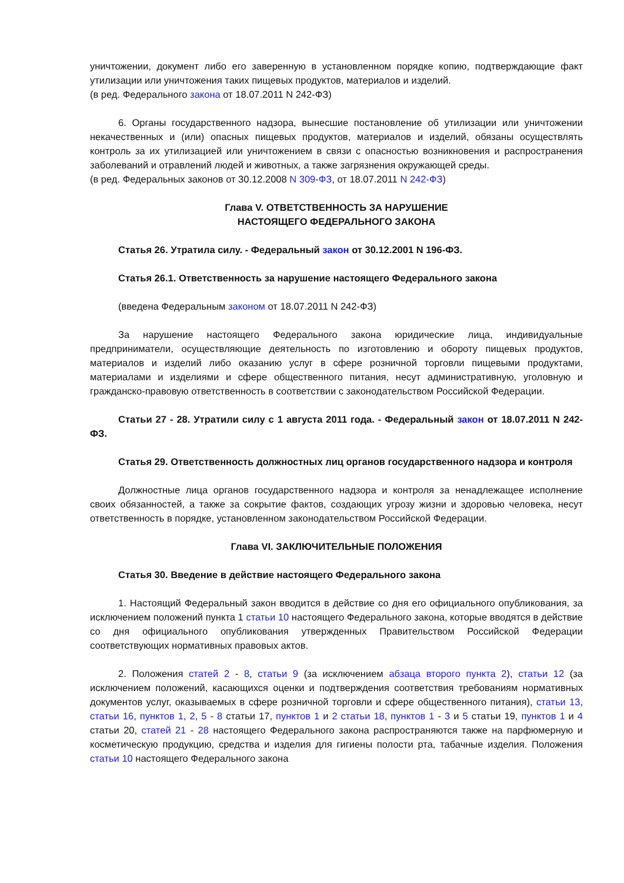уничтожении, документ либо его заверенную в установленном порядке копию, подтверждающие факт утилизации или уничтожения таких пищевых продуктов, материалов и изделий.
(в ред. Федерального закона от 18.07.2011 N 242-ФЗ)
6. Органы государственного надзора, вынесшие постановление об утилизации или уничтожении некачественных и (или) опасных пищевых продуктов, материалов и изделий, обязаны осуществлять контроль за их утилизацией или уничтожением в связи с опасностью возникновения и распространения заболеваний и отравлений людей и животных, а также загрязнения окружающей среды.
(в ред. Федеральных законов от 30.12.2008 N 309-ФЗ, от 18.07.2011 N 242-ФЗ)
Глава V. ОТВЕТСТВЕННОСТЬ ЗА НАРУШЕНИЕ
НАСТОЯЩЕГО ФЕДЕРАЛЬНОГО ЗАКОНА
Статья 26. Утратила силу. - Федеральный закон от 30.12.2001 N 196-ФЗ.
Статья 26.1. Ответственность за нарушение настоящего Федерального закона
(введена Федеральным законом от 18.07.2011 N 242-ФЗ)
За нарушение настоящего Федерального закона юридические лица, индивидуальные предприниматели, осуществляющие деятельность по изготовлению и обороту пищевых продуктов, материалов и изделий либо оказанию услуг в сфере розничной торговли пищевыми продуктами, материалами и изделиями и сфере общественного питания, несут административную, уголовную и гражданско-правовую ответственность в соответствии с законодательством Российской Федерации.
Статьи 27 - 28. Утратили силу с 1 августа 2011 года. - Федеральный закон от 18.07.2011 N 242-ФЗ.
Статья 29. Ответственность должностных лиц органов государственного надзора и контроля
Должностные лица органов государственного надзора и контроля за ненадлежащее исполнение своих обязанностей, а также за сокрытие фактов, создающих угрозу жизни и здоровью человека, несут ответственность в порядке, установленном законодательством Российской Федерации.
Глава VI. ЗАКЛЮЧИТЕЛЬНЫЕ ПОЛОЖЕНИЯ
Статья 30. Введение в действие настоящего Федерального закона
1. Настоящий Федеральный закон вводится в действие со дня его официального опубликования, за исключением положений пункта 1 статьи 10 настоящего Федерального закона, которые вводятся в действие со дня официального опубликования утвержденных Правительством Российской Федерации соответствующих нормативных правовых актов.
2. Положения статей 2 - 8, статьи 9 (за исключением абзаца второго пункта 2), статьи 12 (за исключением положений, касающихся оценки и подтверждения соответствия требованиям нормативных документов услуг, оказываемых в сфере розничной торговли и сфере общественного питания), статьи 13, статьи 16, пунктов 1, 2, 5 - 8 статьи 17, пунктов 1 и 2 статьи 18, пунктов 1 - 3 и 5 статьи 19, пунктов 1 и 4 статьи 20, статей 21 - 28 настоящего Федерального закона распространяются также на парфюмерную и косметическую продукцию, средства и изделия для гигиены полости рта, табачные изделия. Положения статьи 10 настоящего Федерального закона